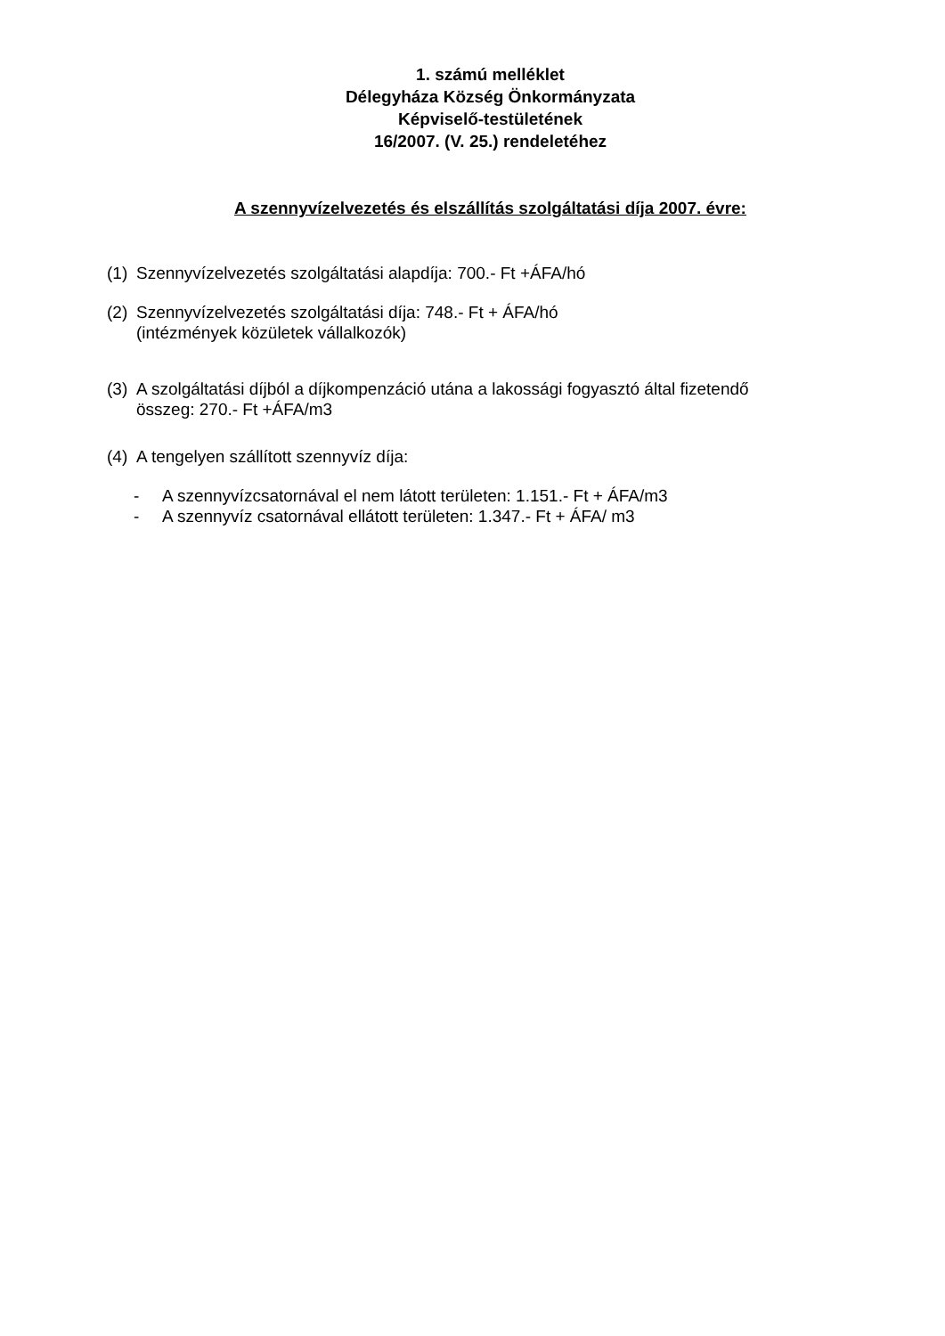1. számú melléklet
Délegyháza Község Önkormányzata
Képviselő-testületének
16/2007. (V. 25.) rendeletéhez
A szennyvízelvezetés és elszállítás szolgáltatási díja 2007. évre:
(1) Szennyvízelvezetés szolgáltatási alapdíja: 700.- Ft +ÁFA/hó
(2) Szennyvízelvezetés szolgáltatási díja: 748.- Ft + ÁFA/hó
(intézmények közületek vállalkozók)
(3) A szolgáltatási díjból a díjkompenzáció utána a lakossági fogyasztó által fizetendő
összeg: 270.- Ft +ÁFA/m3
(4) A tengelyen szállított szennyvíz díja:
- A szennyvízcsatornával el nem látott területen: 1.151.- Ft + ÁFA/m3
- A szennyvíz csatornával ellátott területen: 1.347.- Ft + ÁFA/ m3